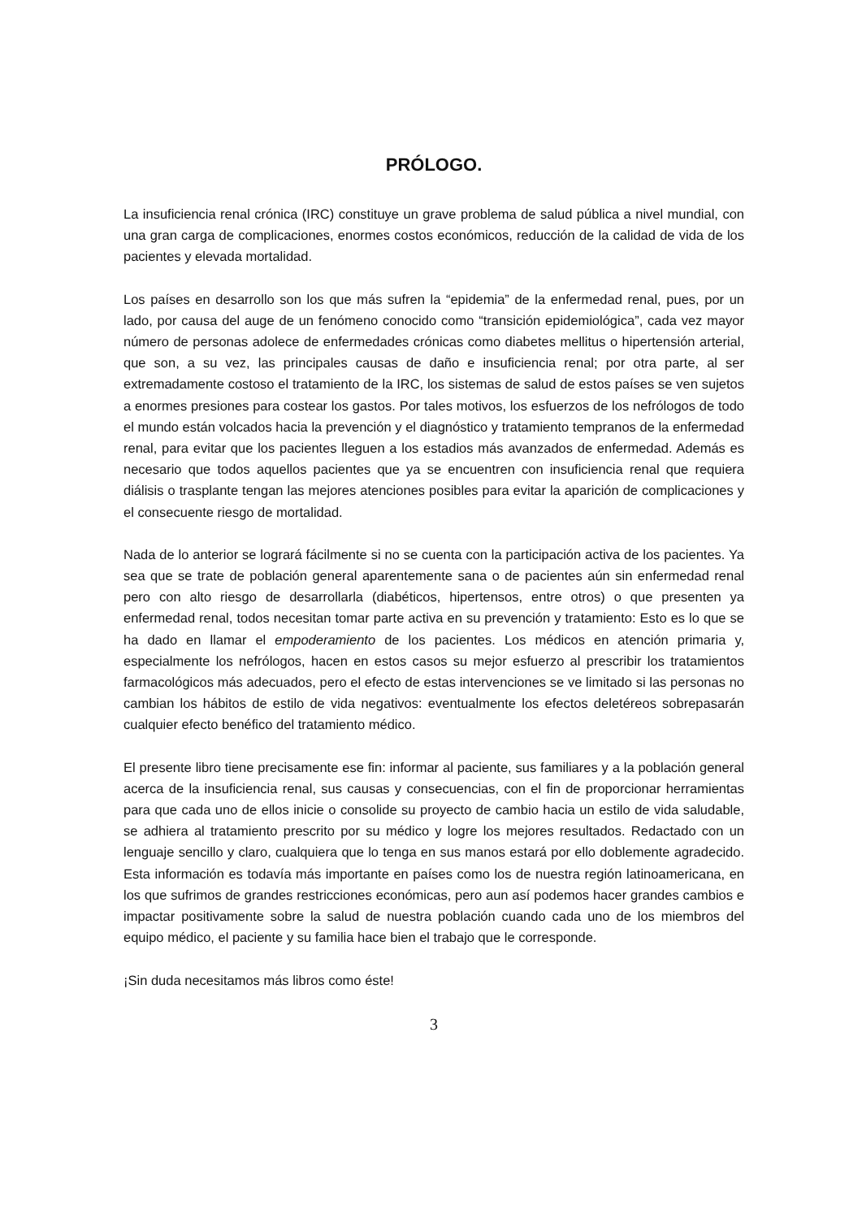PRÓLOGO.
La insuficiencia renal crónica (IRC) constituye un grave problema de salud pública a nivel mundial, con una gran carga de complicaciones, enormes costos económicos, reducción de la calidad de vida de los pacientes y elevada mortalidad.
Los países en desarrollo son los que más sufren la “epidemia” de la enfermedad renal, pues, por un lado, por causa del auge de un fenómeno conocido como “transición epidemiológica”, cada vez mayor número de personas adolece de enfermedades crónicas como diabetes mellitus o hipertensión arterial, que son, a su vez, las principales causas de daño e insuficiencia renal; por otra parte, al ser extremadamente costoso el tratamiento de la IRC, los sistemas de salud de estos países se ven sujetos a enormes presiones para costear los gastos. Por tales motivos, los esfuerzos de los nefrólogos de todo el mundo están volcados hacia la prevención y el diagnóstico y tratamiento tempranos de la enfermedad renal, para evitar que los pacientes lleguen a los estadios más avanzados de enfermedad. Además es necesario que todos aquellos pacientes que ya se encuentren con insuficiencia renal que requiera diálisis o trasplante tengan las mejores atenciones posibles para evitar la aparición de complicaciones y el consecuente riesgo de mortalidad.
Nada de lo anterior se logrará fácilmente si no se cuenta con la participación activa de los pacientes. Ya sea que se trate de población general aparentemente sana o de pacientes aún sin enfermedad renal pero con alto riesgo de desarrollarla (diabéticos, hipertensos, entre otros) o que presenten ya enfermedad renal, todos necesitan tomar parte activa en su prevención y tratamiento: Esto es lo que se ha dado en llamar el empoderamiento de los pacientes. Los médicos en atención primaria y, especialmente los nefrólogos, hacen en estos casos su mejor esfuerzo al prescribir los tratamientos farmacológicos más adecuados, pero el efecto de estas intervenciones se ve limitado si las personas no cambian los hábitos de estilo de vida negativos: eventualmente los efectos deletéreos sobrepasarán cualquier efecto benéfico del tratamiento médico.
El presente libro tiene precisamente ese fin: informar al paciente, sus familiares y a la población general acerca de la insuficiencia renal, sus causas y consecuencias, con el fin de proporcionar herramientas para que cada uno de ellos inicie o consolide su proyecto de cambio hacia un estilo de vida saludable, se adhiera al tratamiento prescrito por su médico y logre los mejores resultados. Redactado con un lenguaje sencillo y claro, cualquiera que lo tenga en sus manos estará por ello doblemente agradecido. Esta información es todavía más importante en países como los de nuestra región latinoamericana, en los que sufrimos de grandes restricciones económicas, pero aun así podemos hacer grandes cambios e impactar positivamente sobre la salud de nuestra población cuando cada uno de los miembros del equipo médico, el paciente y su familia hace bien el trabajo que le corresponde.
¡Sin duda necesitamos más libros como éste!
3